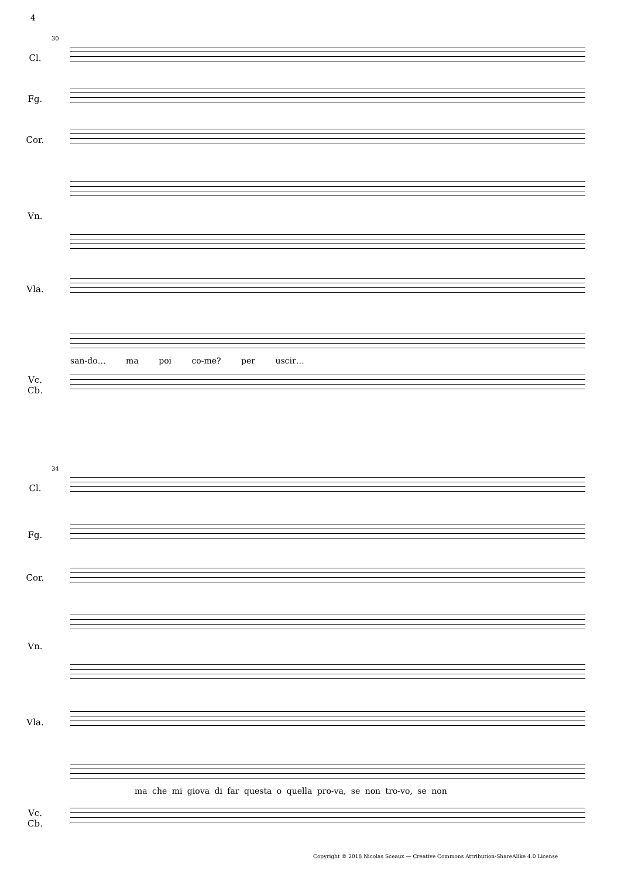4
30
Cl.
Fg.
Cor.
Vn.
Vla.
san-do… ma poi co-me? per uscir…
Vc.
Cb.
34
Cl.
Fg.
Cor.
Vn.
Vla.
ma che mi giova di far questa o quella pro-va, se non tro-vo, se non
Vc.
Cb.
Copyright © 2018 Nicolas Sceaux — Creative Commons Attribution-ShareAlike 4.0 License